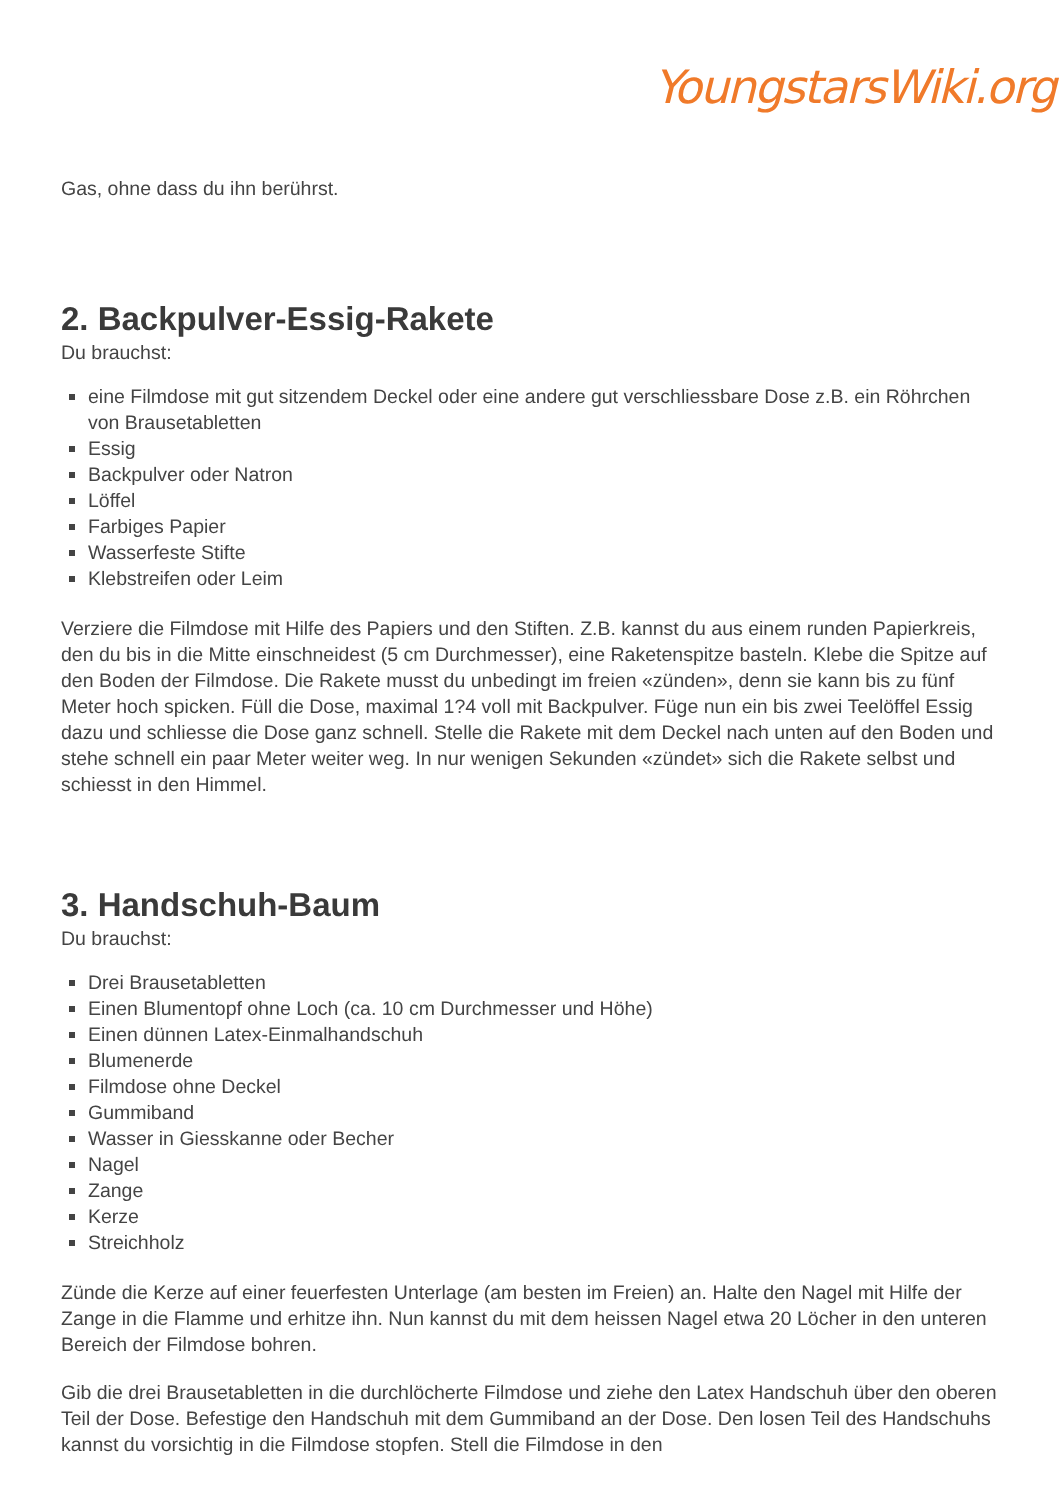YoungstarsWiki.org
Gas, ohne dass du ihn berührst.
2. Backpulver-Essig-Rakete
Du brauchst:
eine Filmdose mit gut sitzendem Deckel oder eine andere gut verschliessbare Dose z.B. ein Röhrchen von Brausetabletten
Essig
Backpulver oder Natron
Löffel
Farbiges Papier
Wasserfeste Stifte
Klebstreifen oder Leim
Verziere die Filmdose mit Hilfe des Papiers und den Stiften. Z.B. kannst du aus einem runden Papierkreis, den du bis in die Mitte einschneidest (5 cm Durchmesser), eine Raketenspitze basteln. Klebe die Spitze auf den Boden der Filmdose. Die Rakete musst du unbedingt im freien «zünden», denn sie kann bis zu fünf Meter hoch spicken. Füll die Dose, maximal 1?4 voll mit Backpulver. Füge nun ein bis zwei Teelöffel Essig dazu und schliesse die Dose ganz schnell. Stelle die Rakete mit dem Deckel nach unten auf den Boden und stehe schnell ein paar Meter weiter weg. In nur wenigen Sekunden «zündet» sich die Rakete selbst und schiesst in den Himmel.
3. Handschuh-Baum
Du brauchst:
Drei Brausetabletten
Einen Blumentopf ohne Loch (ca. 10 cm Durchmesser und Höhe)
Einen dünnen Latex-Einmalhandschuh
Blumenerde
Filmdose ohne Deckel
Gummiband
Wasser in Giesskanne oder Becher
Nagel
Zange
Kerze
Streichholz
Zünde die Kerze auf einer feuerfesten Unterlage (am besten im Freien) an. Halte den Nagel mit Hilfe der Zange in die Flamme und erhitze ihn. Nun kannst du mit dem heissen Nagel etwa 20 Löcher in den unteren Bereich der Filmdose bohren.
Gib die drei Brausetabletten in die durchlöcherte Filmdose und ziehe den Latex Handschuh über den oberen Teil der Dose. Befestige den Handschuh mit dem Gummiband an der Dose. Den losen Teil des Handschuhs kannst du vorsichtig in die Filmdose stopfen. Stell die Filmdose in den